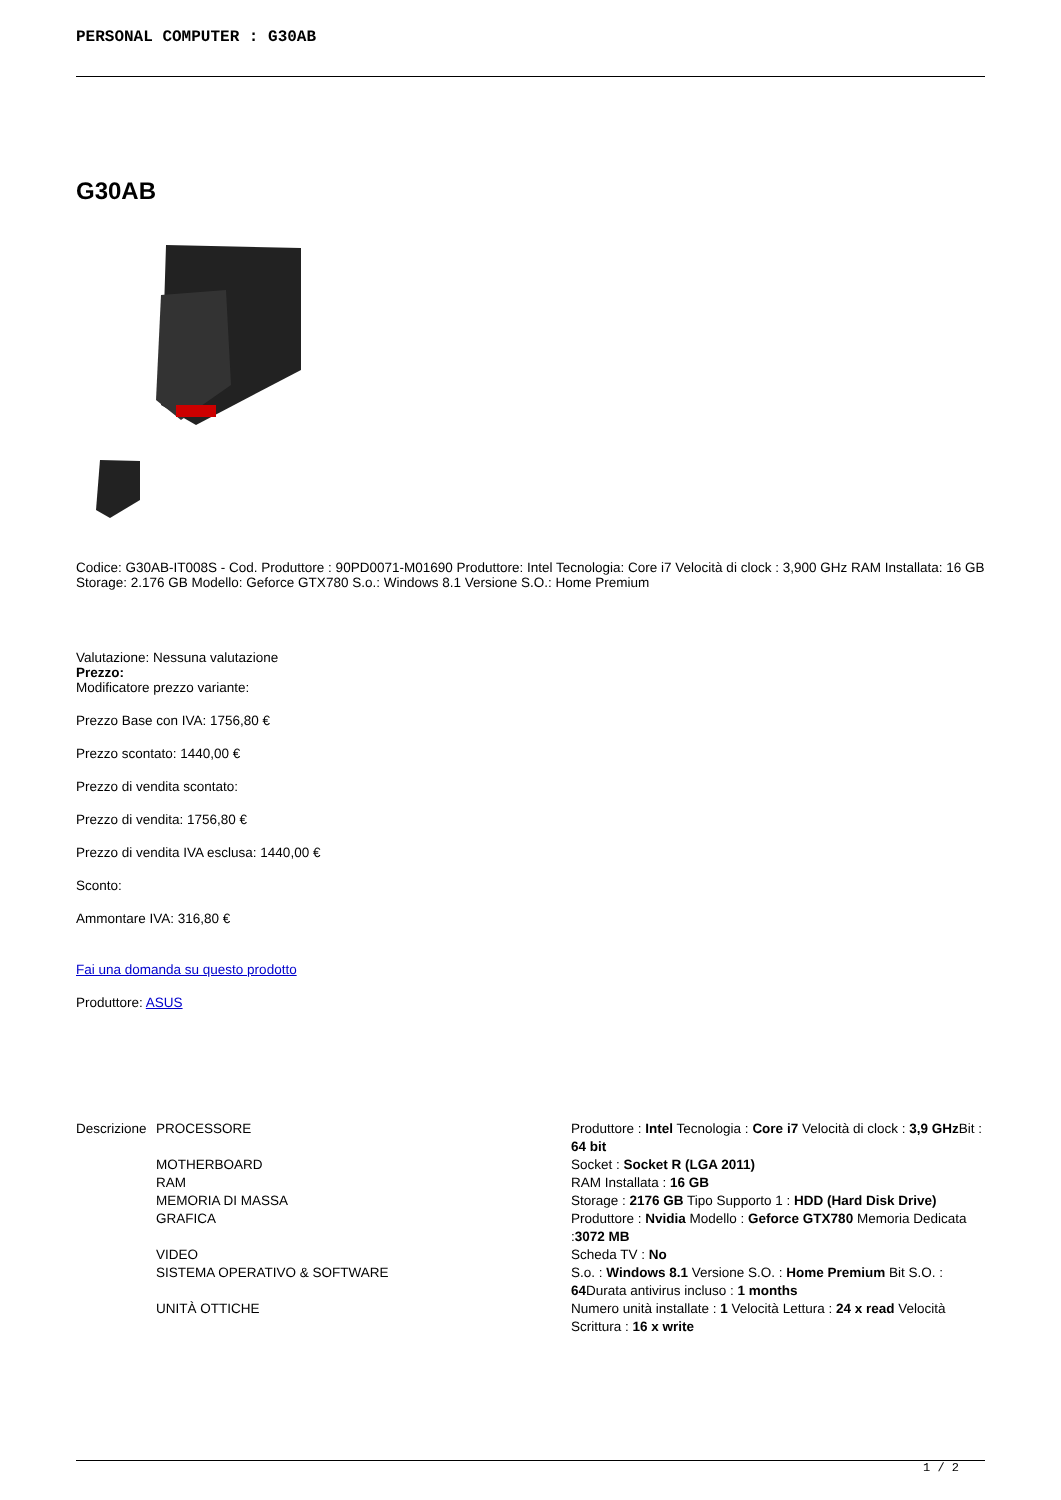PERSONAL COMPUTER : G30AB
G30AB
Codice: G30AB-IT008S - Cod. Produttore : 90PD0071-M01690 Produttore: Intel Tecnologia: Core i7 Velocità di clock : 3,900 GHz RAM Installata: 16 GB Storage: 2.176 GB Modello: Geforce GTX780 S.o.: Windows 8.1 Versione S.O.: Home Premium
Valutazione: Nessuna valutazione
Prezzo:
Modificatore prezzo variante:
Prezzo Base con IVA: 1756,80 €
Prezzo scontato: 1440,00 €
Prezzo di vendita scontato:
Prezzo di vendita: 1756,80 €
Prezzo di vendita IVA esclusa: 1440,00 €
Sconto:
Ammontare IVA: 316,80 €
Fai una domanda su questo prodotto
Produttore: ASUS
| Descrizione | PROCESSORE | Produttore : Intel Tecnologia : Core i7 Velocità di clock : 3,9 GHz Bit : 64 bit |
| | MOTHERBOARD | Socket : Socket R (LGA 2011) |
| | RAM | RAM Installata : 16 GB |
| | MEMORIA DI MASSA | Storage : 2176 GB Tipo Supporto 1 : HDD (Hard Disk Drive) |
| | GRAFICA | Produttore : Nvidia Modello : Geforce GTX780 Memoria Dedicata : 3072 MB |
| | VIDEO | Scheda TV : No |
| | SISTEMA OPERATIVO & SOFTWARE | S.o. : Windows 8.1 Versione S.O. : Home Premium Bit S.O. : 64 Durata antivirus incluso : 1 months |
| | UNITÀ OTTICHE | Numero unità installate : 1 Velocità Lettura : 24 x read Velocità Scrittura : 16 x write |
1 / 2